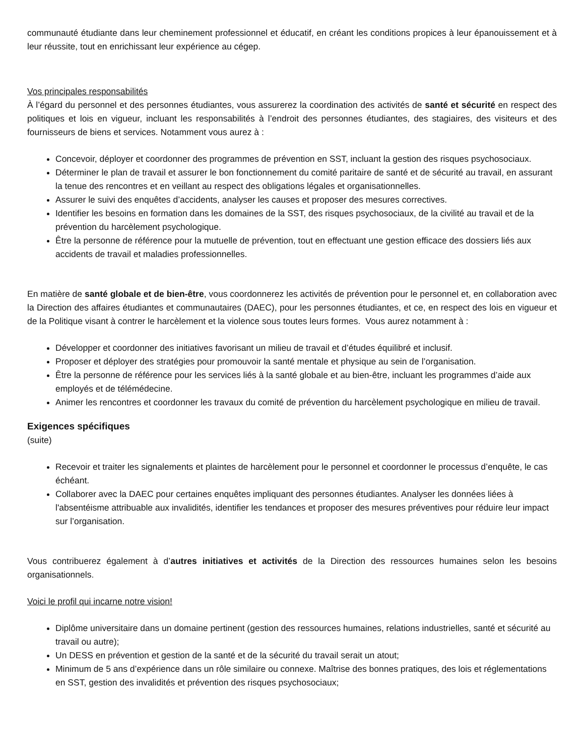communauté étudiante dans leur cheminement professionnel et éducatif, en créant les conditions propices à leur épanouissement et à leur réussite, tout en enrichissant leur expérience au cégep.
Vos principales responsabilités
À l’égard du personnel et des personnes étudiantes, vous assurerez la coordination des activités de santé et sécurité en respect des politiques et lois en vigueur, incluant les responsabilités à l’endroit des personnes étudiantes, des stagiaires, des visiteurs et des fournisseurs de biens et services. Notamment vous aurez à :
Concevoir, déployer et coordonner des programmes de prévention en SST, incluant la gestion des risques psychosociaux.
Déterminer le plan de travail et assurer le bon fonctionnement du comité paritaire de santé et de sécurité au travail, en assurant la tenue des rencontres et en veillant au respect des obligations légales et organisationnelles.
Assurer le suivi des enquêtes d’accidents, analyser les causes et proposer des mesures correctives.
Identifier les besoins en formation dans les domaines de la SST, des risques psychosociaux, de la civilité au travail et de la prévention du harcèlement psychologique.
Être la personne de référence pour la mutuelle de prévention, tout en effectuant une gestion efficace des dossiers liés aux accidents de travail et maladies professionnelles.
En matière de santé globale et de bien-être, vous coordonnerez les activités de prévention pour le personnel et, en collaboration avec la Direction des affaires étudiantes et communautaires (DAEC), pour les personnes étudiantes, et ce, en respect des lois en vigueur et de la Politique visant à contrer le harcèlement et la violence sous toutes leurs formes. Vous aurez notamment à :
Développer et coordonner des initiatives favorisant un milieu de travail et d’études équilibré et inclusif.
Proposer et déployer des stratégies pour promouvoir la santé mentale et physique au sein de l’organisation.
Être la personne de référence pour les services liés à la santé globale et au bien-être, incluant les programmes d’aide aux employés et de télémédecine.
Animer les rencontres et coordonner les travaux du comité de prévention du harcèlement psychologique en milieu de travail.
Exigences spécifiques
(suite)
Recevoir et traiter les signalements et plaintes de harcèlement pour le personnel et coordonner le processus d’enquête, le cas échéant.
Collaborer avec la DAEC pour certaines enquêtes impliquant des personnes étudiantes. Analyser les données liées à l'absentéisme attribuable aux invalidités, identifier les tendances et proposer des mesures préventives pour réduire leur impact sur l’organisation.
Vous contribuerez également à d’autres initiatives et activités de la Direction des ressources humaines selon les besoins organisationnels.
Voici le profil qui incarne notre vision!
Diplôme universitaire dans un domaine pertinent (gestion des ressources humaines, relations industrielles, santé et sécurité au travail ou autre);
Un DESS en prévention et gestion de la santé et de la sécurité du travail serait un atout;
Minimum de 5 ans d’expérience dans un rôle similaire ou connexe. Maîtrise des bonnes pratiques, des lois et réglementations en SST, gestion des invalidités et prévention des risques psychosociaux;